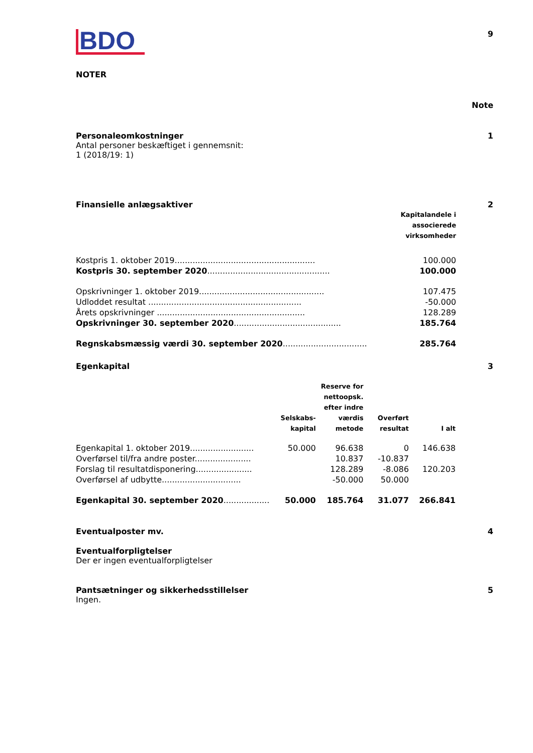BDO
9
NOTER
Note
Personaleomkostninger 1
Antal personer beskæftiget i gennemsnit:
1 (2018/19: 1)
Finansielle anlægsaktiver 2
| | Kapitalandele i associerede virksomheder |
| Kostpris 1. oktober 2019....................................................... | 100.000 |
| Kostpris 30. september 2020 ................................................ | 100.000 |
| Opskrivninger 1. oktober 2019................................................. | 107.475 |
| Udloddet resultat ............................................................ | -50.000 |
| Årets opskrivninger .......................................................... | 128.289 |
| Opskrivninger 30. september 2020 .......................................... | 185.764 |
| Regnskabsmæssig værdi 30. september 2020 ................................. | 285.764 |
Egenkapital 3
| | Selskabs- kapital | Reserve for nettoopsk. efter indre værdis metode | Overført resultat | I alt |
| Egenkapital 1. oktober 2019......................... | 50.000 | 96.638 | 0 | 146.638 |
| Overførsel til/fra andre poster...................... | | 10.837 | -10.837 | |
| Forslag til resultatdisponering...................... | | 128.289 | -8.086 | 120.203 |
| Overførsel af udbytte............................... | | -50.000 | 50.000 | |
| Egenkapital 30. september 2020 .................. | 50.000 | 185.764 | 31.077 | 266.841 |
Eventualposter mv. 4
Eventualforpligtelser
Der er ingen eventualforpligtelser
Pantsætninger og sikkerhedsstillelser 5
Ingen.